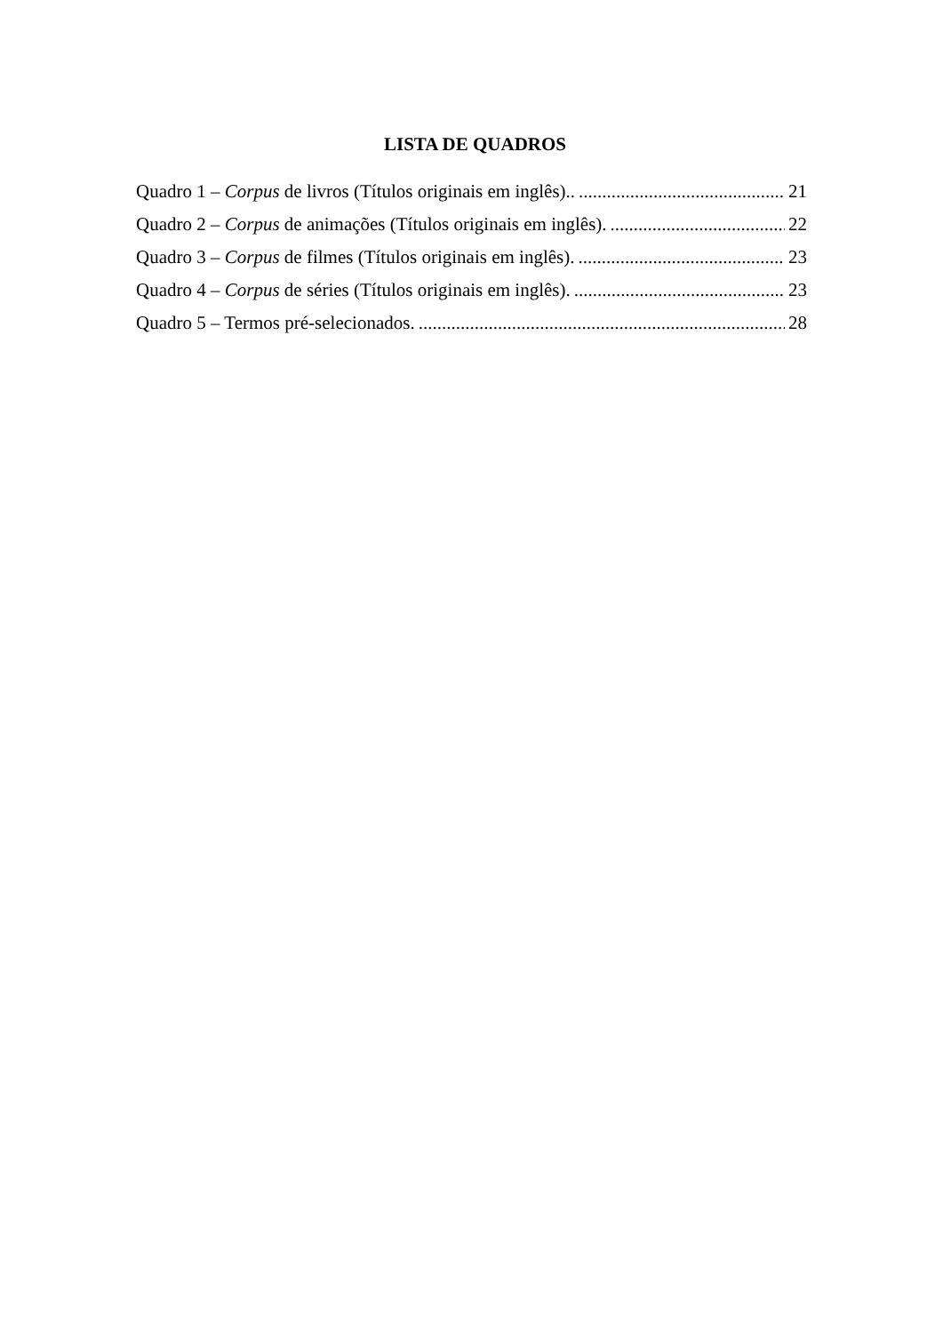LISTA DE QUADROS
Quadro 1 – Corpus de livros (Títulos originais em inglês).. 21
Quadro 2 – Corpus de animações (Títulos originais em inglês). 22
Quadro 3 – Corpus de filmes (Títulos originais em inglês). 23
Quadro 4 – Corpus de séries (Títulos originais em inglês). 23
Quadro 5 – Termos pré-selecionados. 28